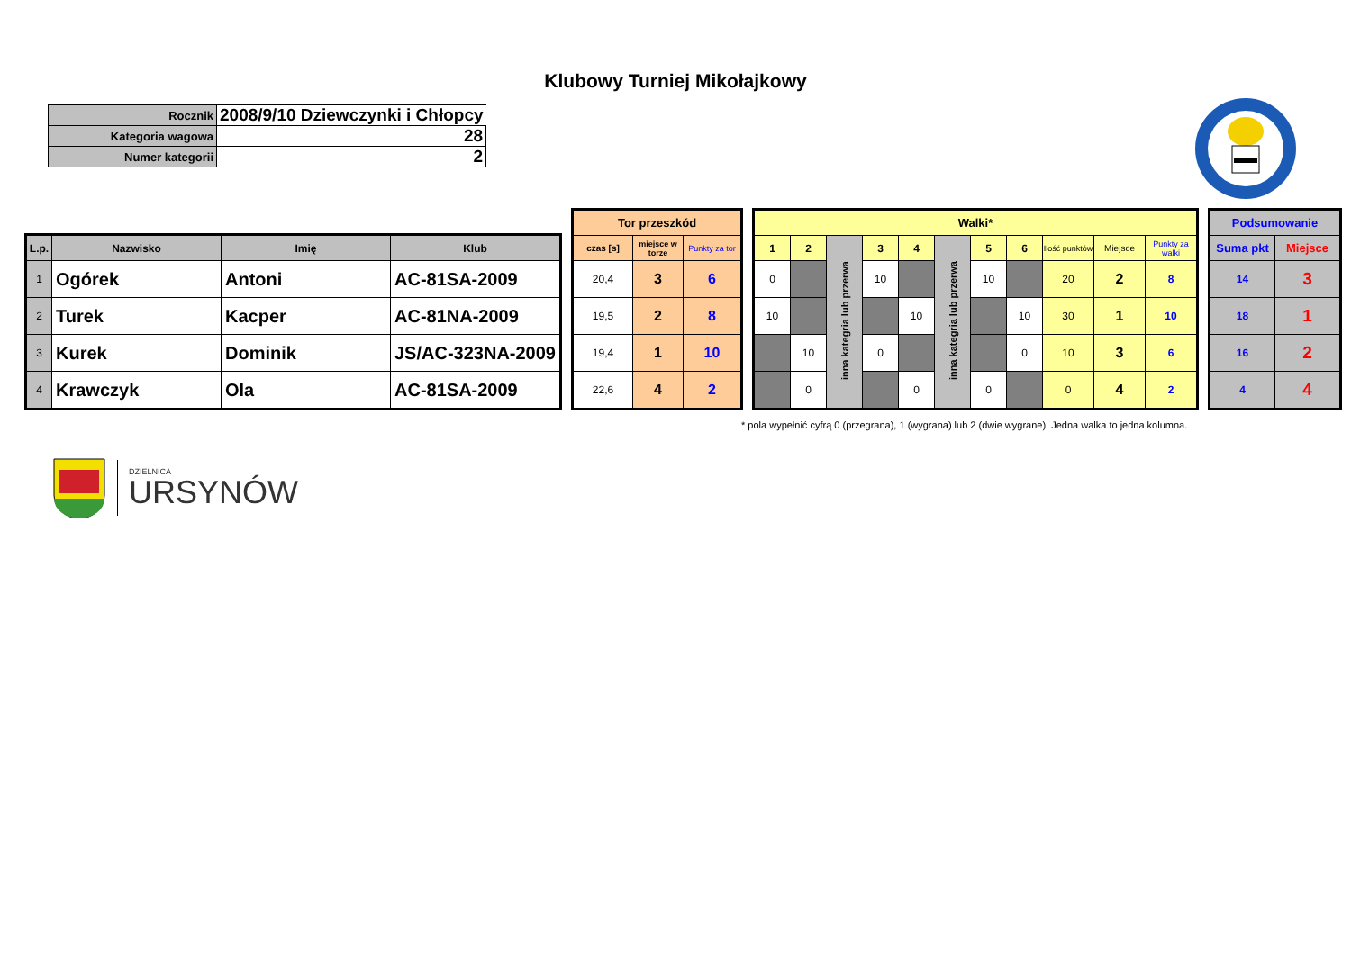Klubowy Turniej Mikołajkowy
| Rocznik | 2008/9/10 Dziewczynki i Chłopcy |
| Kategoria wagowa | 28 |
| Numer kategorii | 2 |
| L.p. | Nazwisko | Imię | Klub |
| --- | --- | --- | --- |
| 1 | Ogórek | Antoni | AC-81SA-2009 |
| 2 | Turek | Kacper | AC-81NA-2009 |
| 3 | Kurek | Dominik | JS/AC-323NA-2009 |
| 4 | Krawczyk | Ola | AC-81SA-2009 |
| Tor przeszkód | | |
| --- | --- | --- |
| czas [s] | miejsce w torze | Punkty za tor |
| 20,4 | 3 | 6 |
| 19,5 | 2 | 8 |
| 19,4 | 1 | 10 |
| 22,6 | 4 | 2 |
| Walki* | | | | | | | | | | |
| --- | --- | --- | --- | --- | --- | --- | --- | --- | --- | --- |
| 1 | 2 | inna kategria lub przerwa | 3 | 4 | inna kategria lub przerwa | 5 | 6 | Ilość punktów | Miejsce | Punkty za walki |
| 0 | | | 10 | | | 10 | | 20 | 2 | 8 |
| 10 | | | | 10 | | | 10 | 30 | 1 | 10 |
| | 10 | | 0 | | | | 0 | 10 | 3 | 6 |
| | 0 | | | 0 | | 0 | | 0 | 4 | 2 |
| Podsumowanie | |
| --- | --- |
| Suma pkt | Miejsce |
| 14 | 3 |
| 18 | 1 |
| 16 | 2 |
| 4 | 4 |
* pola wypełnić cyfrą 0 (przegrana), 1 (wygrana) lub 2 (dwie wygrane). Jedna walka to jedna kolumna.
DZIELNICA
URSYNÓW